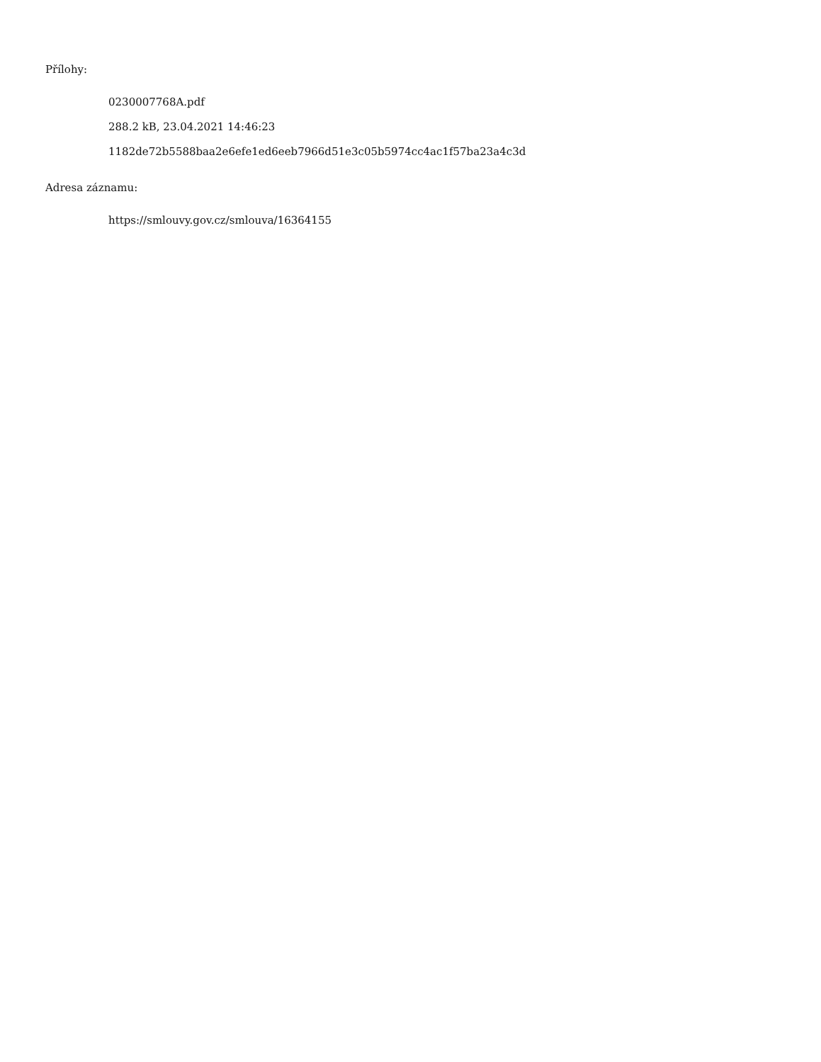Přílohy:
0230007768A.pdf
288.2 kB, 23.04.2021 14:46:23
1182de72b5588baa2e6efe1ed6eeb7966d51e3c05b5974cc4ac1f57ba23a4c3d
Adresa záznamu:
https://smlouvy.gov.cz/smlouva/16364155